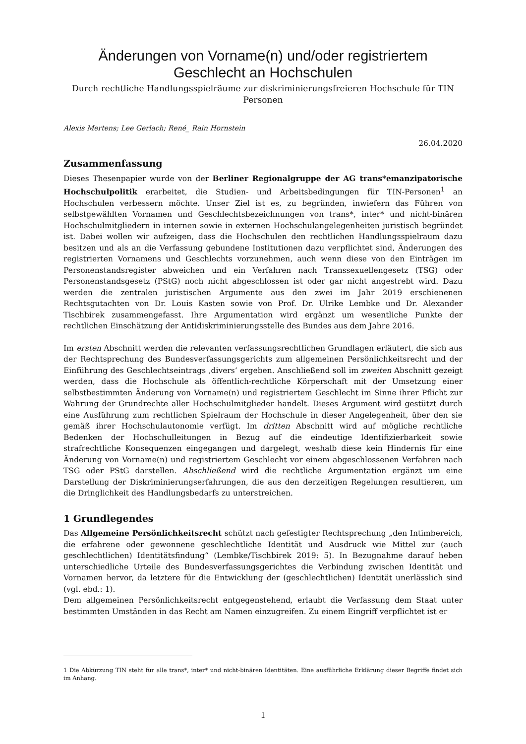Änderungen von Vorname(n) und/oder registriertem Geschlecht an Hochschulen
Durch rechtliche Handlungsspielräume zur diskriminierungsfreieren Hochschule für TIN Personen
Alexis Mertens; Lee Gerlach; René_ Rain Hornstein
26.04.2020
Zusammenfassung
Dieses Thesenpapier wurde von der Berliner Regionalgruppe der AG trans*emanzipatorische Hochschulpolitik erarbeitet, die Studien- und Arbeitsbedingungen für TIN-Personen<sup>1</sup> an Hochschulen verbessern möchte. Unser Ziel ist es, zu begründen, inwiefern das Führen von selbstgewählten Vornamen und Geschlechtsbezeichnungen von trans*, inter* und nicht-binären Hochschulmitgliedern in internen sowie in externen Hochschulangelegenheiten juristisch begründet ist. Dabei wollen wir aufzeigen, dass die Hochschulen den rechtlichen Handlungsspielraum dazu besitzen und als an die Verfassung gebundene Institutionen dazu verpflichtet sind, Änderungen des registrierten Vornamens und Geschlechts vorzunehmen, auch wenn diese von den Einträgen im Personenstandsregister abweichen und ein Verfahren nach Transsexuellengesetz (TSG) oder Personenstandsgesetz (PStG) noch nicht abgeschlossen ist oder gar nicht angestrebt wird. Dazu werden die zentralen juristischen Argumente aus den zwei im Jahr 2019 erschienenen Rechtsgutachten von Dr. Louis Kasten sowie von Prof. Dr. Ulrike Lembke und Dr. Alexander Tischbirek zusammengefasst. Ihre Argumentation wird ergänzt um wesentliche Punkte der rechtlichen Einschätzung der Antidiskriminierungsstelle des Bundes aus dem Jahre 2016.
Im ersten Abschnitt werden die relevanten verfassungsrechtlichen Grundlagen erläutert, die sich aus der Rechtsprechung des Bundesverfassungsgerichts zum allgemeinen Persönlichkeitsrecht und der Einführung des Geschlechtseintrags ‚divers‘ ergeben. Anschließend soll im zweiten Abschnitt gezeigt werden, dass die Hochschule als öffentlich-rechtliche Körperschaft mit der Umsetzung einer selbstbestimmten Änderung von Vorname(n) und registriertem Geschlecht im Sinne ihrer Pflicht zur Wahrung der Grundrechte aller Hochschulmitglieder handelt. Dieses Argument wird gestützt durch eine Ausführung zum rechtlichen Spielraum der Hochschule in dieser Angelegenheit, über den sie gemäß ihrer Hochschulautonomie verfügt. Im dritten Abschnitt wird auf mögliche rechtliche Bedenken der Hochschulleitungen in Bezug auf die eindeutige Identifizierbarkeit sowie strafrechtliche Konsequenzen eingegangen und dargelegt, weshalb diese kein Hindernis für eine Änderung von Vorname(n) und registriertem Geschlecht vor einem abgeschlossenen Verfahren nach TSG oder PStG darstellen. Abschließend wird die rechtliche Argumentation ergänzt um eine Darstellung der Diskriminierungserfahrungen, die aus den derzeitigen Regelungen resultieren, um die Dringlichkeit des Handlungsbedarfs zu unterstreichen.
1 Grundlegendes
Das Allgemeine Persönlichkeitsrecht schützt nach gefestigter Rechtsprechung „den Intimbereich, die erfahrene oder gewonnene geschlechtliche Identität und Ausdruck wie Mittel zur (auch geschlechtlichen) Identitätsfindung“ (Lembke/Tischbirek 2019: 5). In Bezugnahme darauf heben unterschiedliche Urteile des Bundesverfassungsgerichtes die Verbindung zwischen Identität und Vornamen hervor, da letztere für die Entwicklung der (geschlechtlichen) Identität unerlässlich sind (vgl. ebd.: 1).
Dem allgemeinen Persönlichkeitsrecht entgegenstehend, erlaubt die Verfassung dem Staat unter bestimmten Umständen in das Recht am Namen einzugreifen. Zu einem Eingriff verpflichtet ist er
1 Die Abkürzung TIN steht für alle trans*, inter* und nicht-binären Identitäten. Eine ausführliche Erklärung dieser Begriffe findet sich im Anhang.
1